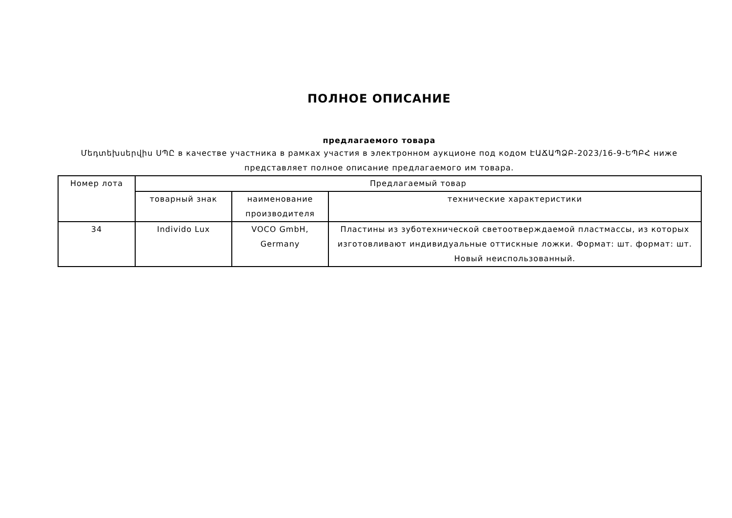ПОЛНОЕ ОПИСАНИЕ
предлагаемого товара
Մեդտեխսերվիս ՍՊԸ в качестве участника в рамках участия в электронном аукционе под кодом ԷԱՃԱՊՁԲ-2023/16-9-ԵՊԲՀ ниже представляет полное описание предлагаемого им товара.
| Номер лота | Предлагаемый товар | | |
| --- | --- | --- | --- |
| | товарный знак | наименование производителя | технические характеристики |
| 34 | Individo Lux | VOCO GmbH, Germany | Пластины из зуботехнической светоотверждаемой пластмассы, из которых изготовливают индивидуальные оттискные ложки. Формат: шт. формат: шт. Новый неиспользованный. |